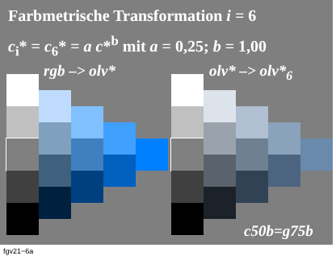Farbmetrische Transformation i = 6
c<sub>i</sub>* = c<sub>6</sub>* = a c*<sup>b</sup> mit a = 0,25; b = 1,00
rgb –> olv* olv* –> olv*<sub>6</sub>
c50b=g75b
fgv21−6a